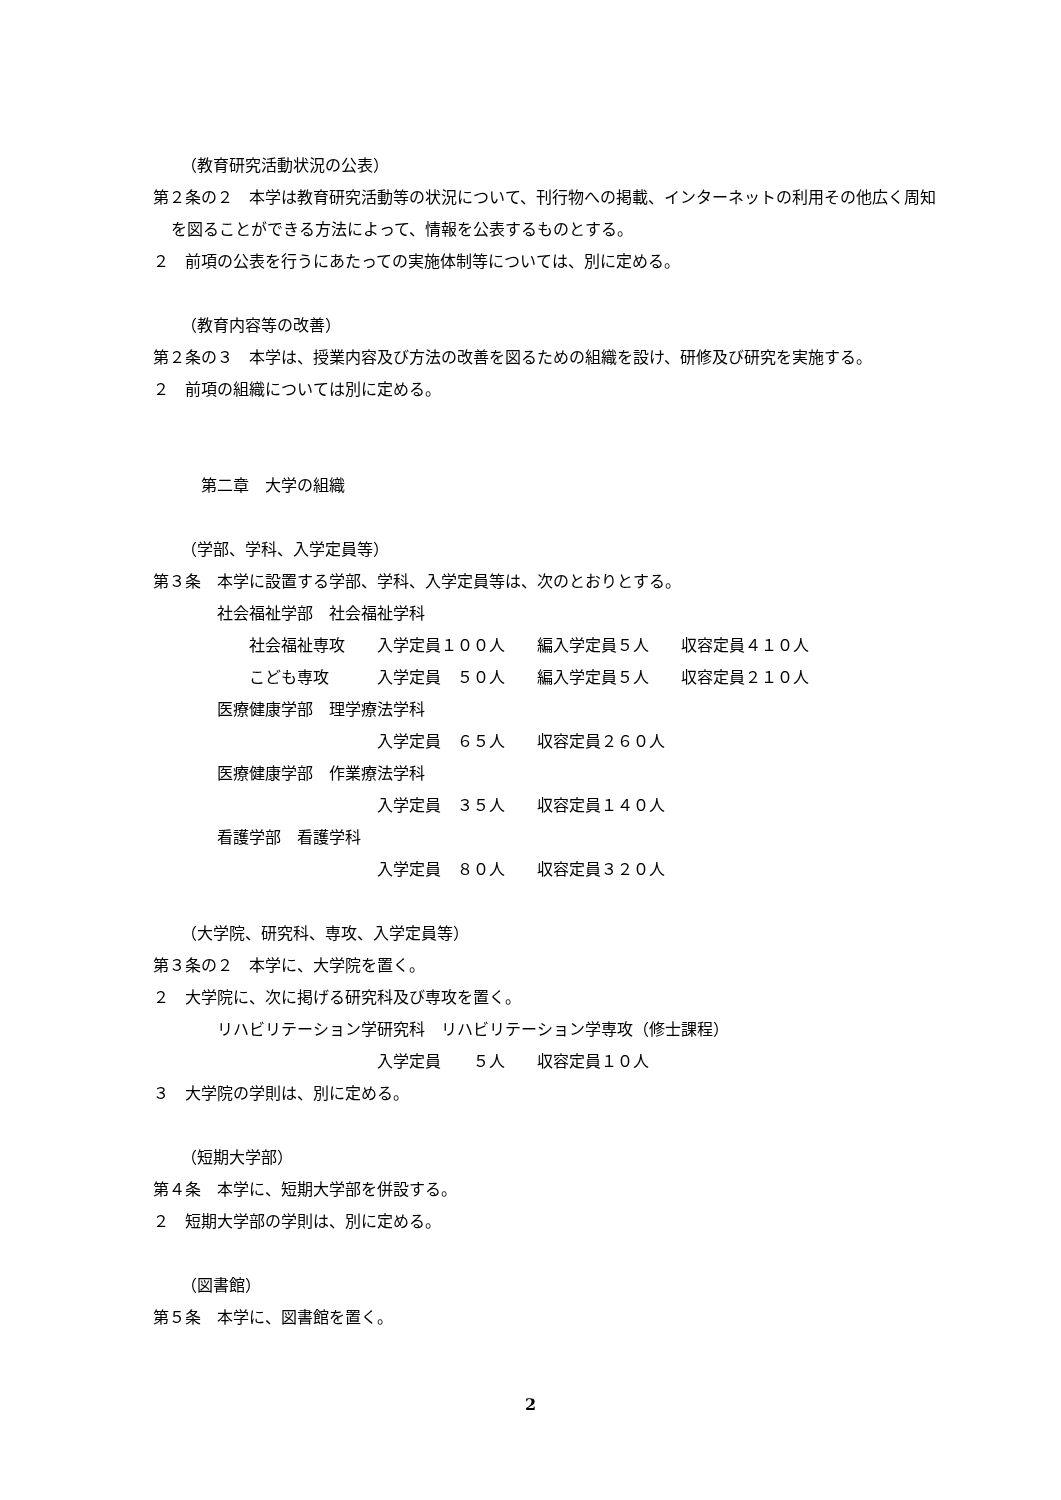（教育研究活動状況の公表）
第２条の２　本学は教育研究活動等の状況について、刊行物への掲載、インターネットの利用その他広く周知を図ることができる方法によって、情報を公表するものとする。
２　前項の公表を行うにあたっての実施体制等については、別に定める。
（教育内容等の改善）
第２条の３　本学は、授業内容及び方法の改善を図るための組織を設け、研修及び研究を実施する。
２　前項の組織については別に定める。
　　　第二章　大学の組織
（学部、学科、入学定員等）
第３条　本学に設置する学部、学科、入学定員等は、次のとおりとする。
　　　　社会福祉学部　社会福祉学科
　　　　　　社会福祉専攻　　入学定員１００人　　編入学定員５人　　収容定員４１０人
　　　　　　こども専攻　　　入学定員　５０人　　編入学定員５人　　収容定員２１０人
　　　　医療健康学部　理学療法学科
　　　　　　　　　　　　　　入学定員　６５人　　収容定員２６０人
　　　　医療健康学部　作業療法学科
　　　　　　　　　　　　　　入学定員　３５人　　収容定員１４０人
　　　　看護学部　看護学科
　　　　　　　　　　　　　　入学定員　８０人　　収容定員３２０人
（大学院、研究科、専攻、入学定員等）
第３条の２　本学に、大学院を置く。
２　大学院に、次に掲げる研究科及び専攻を置く。
　　　　リハビリテーション学研究科　リハビリテーション学専攻（修士課程）
　　　　　　　　　　　　　　入学定員　　５人　　収容定員１０人
３　大学院の学則は、別に定める。
（短期大学部）
第４条　本学に、短期大学部を併設する。
２　短期大学部の学則は、別に定める。
（図書館）
第５条　本学に、図書館を置く。
2